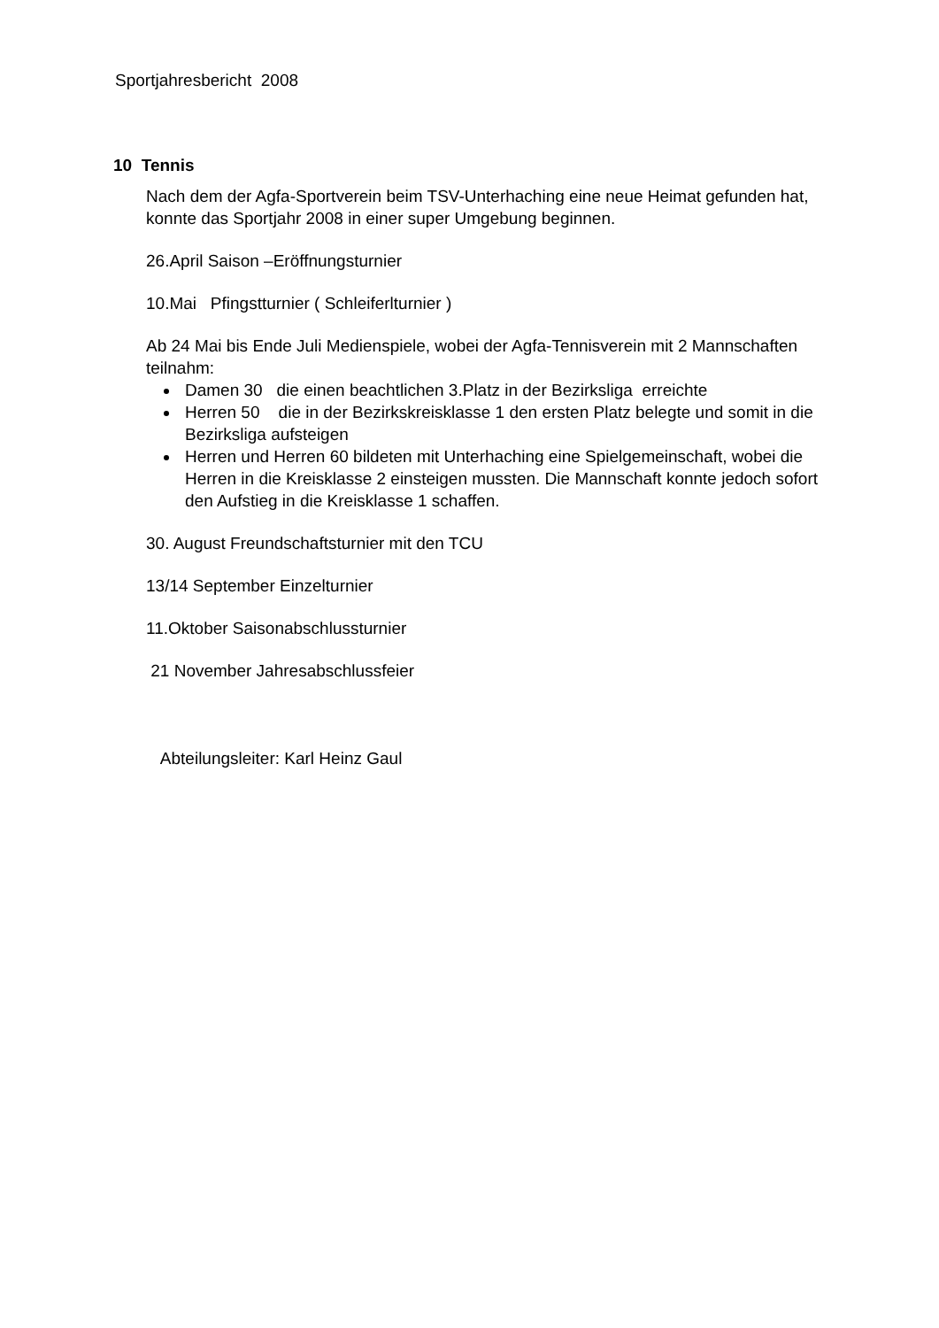Sportjahresbericht 2008
10 Tennis
Nach dem der Agfa-Sportverein beim TSV-Unterhaching eine neue Heimat gefunden hat, konnte das Sportjahr 2008 in einer super Umgebung beginnen.
26.April Saison –Eröffnungsturnier
10.Mai Pfingstturnier ( Schleiferlturnier )
Ab 24 Mai bis Ende Juli Medienspiele, wobei der Agfa-Tennisverein mit 2 Mannschaften teilnahm:
Damen 30 die einen beachtlichen 3.Platz in der Bezirksliga erreichte
Herren 50 die in der Bezirkskreisklasse 1 den ersten Platz belegte und somit in die Bezirksliga aufsteigen
Herren und Herren 60 bildeten mit Unterhaching eine Spielgemeinschaft, wobei die Herren in die Kreisklasse 2 einsteigen mussten. Die Mannschaft konnte jedoch sofort den Aufstieg in die Kreisklasse 1 schaffen.
30. August Freundschaftsturnier mit den TCU
13/14 September Einzelturnier
11.Oktober Saisonabschlussturnier
21 November Jahresabschlussfeier
Abteilungsleiter: Karl Heinz Gaul